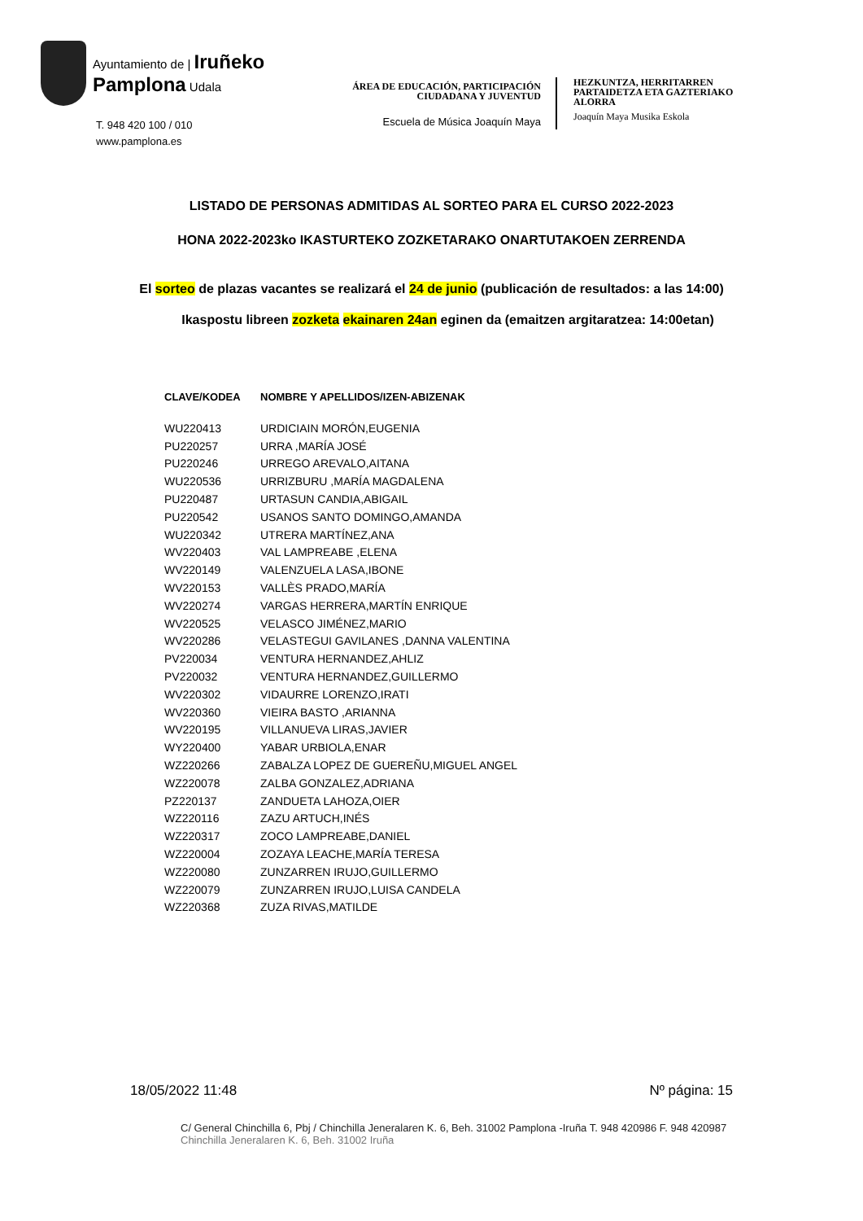Ayuntamiento de | Iruñeko
Pamplona Udala
T. 948 420 100 / 010
www.pamplona.es
ÁREA DE EDUCACIÓN, PARTICIPACIÓN
CIUDADANA Y JUVENTUD
Escuela de Música Joaquín Maya
HEZKUNTZA, HERRITARREN
PARTAIDETZA ETA GAZTERIAKO
ALORRA
Joaquín Maya Musika Eskola
LISTADO DE PERSONAS ADMITIDAS AL SORTEO PARA EL CURSO 2022-2023
HONA 2022-2023ko IKASTURTEKO ZOZKETARAKO ONARTUTAKOEN ZERRENDA
El sorteo de plazas vacantes se realizará el 24 de junio (publicación de resultados: a las 14:00)
Ikaspostu libreen zozketa ekainaren 24an eginen da (emaitzen argitaratzea: 14:00etan)
| CLAVE/KODEA | NOMBRE Y APELLIDOS/IZEN-ABIZENAK |
| --- | --- |
| WU220413 | URDICIAIN MORÓN,EUGENIA |
| PU220257 | URRA ,MARÍA JOSÉ |
| PU220246 | URREGO AREVALO,AITANA |
| WU220536 | URRIZBURU ,MARÍA MAGDALENA |
| PU220487 | URTASUN CANDIA,ABIGAIL |
| PU220542 | USANOS SANTO DOMINGO,AMANDA |
| WU220342 | UTRERA MARTÍNEZ,ANA |
| WV220403 | VAL LAMPREABE ,ELENA |
| WV220149 | VALENZUELA LASA,IBONE |
| WV220153 | VALLÈS PRADO,MARÍA |
| WV220274 | VARGAS HERRERA,MARTÍN ENRIQUE |
| WV220525 | VELASCO JIMÉNEZ,MARIO |
| WV220286 | VELASTEGUI GAVILANES ,DANNA VALENTINA |
| PV220034 | VENTURA HERNANDEZ,AHLIZ |
| PV220032 | VENTURA HERNANDEZ,GUILLERMO |
| WV220302 | VIDAURRE LORENZO,IRATI |
| WV220360 | VIEIRA BASTO ,ARIANNA |
| WV220195 | VILLANUEVA LIRAS,JAVIER |
| WY220400 | YABAR URBIOLA,ENAR |
| WZ220266 | ZABALZA LOPEZ DE GUEREÑU,MIGUEL ANGEL |
| WZ220078 | ZALBA GONZALEZ,ADRIANA |
| PZ220137 | ZANDUETA LAHOZA,OIER |
| WZ220116 | ZAZU ARTUCH,INÉS |
| WZ220317 | ZOCO LAMPREABE,DANIEL |
| WZ220004 | ZOZAYA LEACHE,MARÍA TERESA |
| WZ220080 | ZUNZARREN IRUJO,GUILLERMO |
| WZ220079 | ZUNZARREN IRUJO,LUISA CANDELA |
| WZ220368 | ZUZA RIVAS,MATILDE |
18/05/2022 11:48 Nº página: 15
C/ General Chinchilla 6, Pbj / Chinchilla Jeneralaren K. 6, Beh. 31002 Pamplona -Iruña T. 948 420986 F. 948 420987
Chinchilla Jeneralaren K. 6, Beh. 31002 Iruña